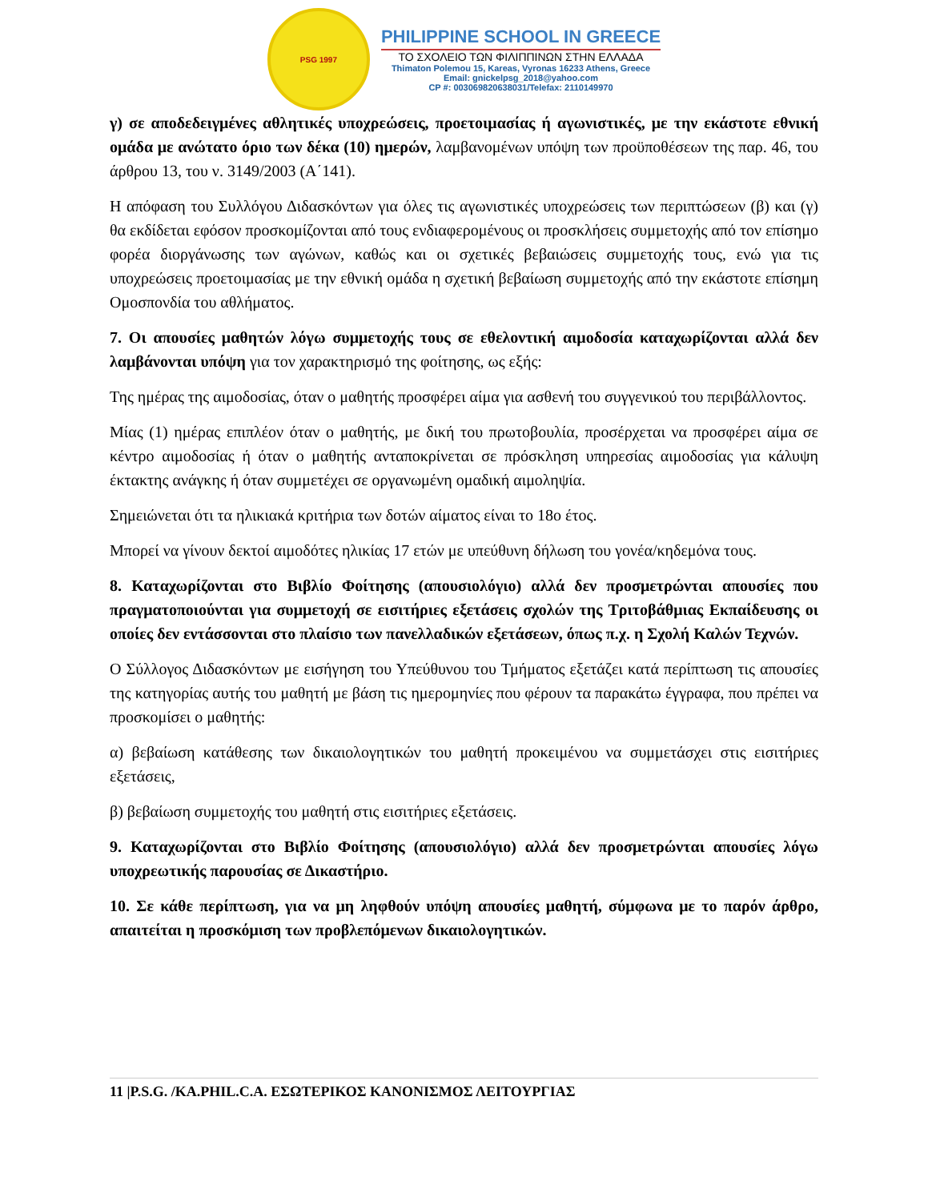PSG 1997
PHILIPPINE SCHOOL IN GREECE
ΤΟ ΣΧΟΛΕΙΟ ΤΩΝ ΦΙΛΙΠΠΙΝΩΝ ΣΤΗΝ ΕΛΛΑΔΑ
Thimaton Polemou 15, Kareas, Vyronas 16233 Athens, Greece
Email: gnickelpsg_2018@yahoo.com
CP #: 003069820638031/Telefax: 2110149970
γ) σε αποδεδειγμένες αθλητικές υποχρεώσεις, προετοιμασίας ή αγωνιστικές, με την εκάστοτε εθνική ομάδα με ανώτατο όριο των δέκα (10) ημερών, λαμβανομένων υπόψη των προϋποθέσεων της παρ. 46, του άρθρου 13, του ν. 3149/2003 (Α΄141).
Η απόφαση του Συλλόγου Διδασκόντων για όλες τις αγωνιστικές υποχρεώσεις των περιπτώσεων (β) και (γ) θα εκδίδεται εφόσον προσκομίζονται από τους ενδιαφερομένους οι προσκλήσεις συμμετοχής από τον επίσημο φορέα διοργάνωσης των αγώνων, καθώς και οι σχετικές βεβαιώσεις συμμετοχής τους, ενώ για τις υποχρεώσεις προετοιμασίας με την εθνική ομάδα η σχετική βεβαίωση συμμετοχής από την εκάστοτε επίσημη Ομοσπονδία του αθλήματος.
7. Οι απουσίες μαθητών λόγω συμμετοχής τους σε εθελοντική αιμοδοσία καταχωρίζονται αλλά δεν λαμβάνονται υπόψη για τον χαρακτηρισμό της φοίτησης, ως εξής:
Της ημέρας της αιμοδοσίας, όταν ο μαθητής προσφέρει αίμα για ασθενή του συγγενικού του περιβάλλοντος.
Μίας (1) ημέρας επιπλέον όταν ο μαθητής, με δική του πρωτοβουλία, προσέρχεται να προσφέρει αίμα σε κέντρο αιμοδοσίας ή όταν ο μαθητής ανταποκρίνεται σε πρόσκληση υπηρεσίας αιμοδοσίας για κάλυψη έκτακτης ανάγκης ή όταν συμμετέχει σε οργανωμένη ομαδική αιμοληψία.
Σημειώνεται ότι τα ηλικιακά κριτήρια των δοτών αίματος είναι το 18ο έτος.
Μπορεί να γίνουν δεκτοί αιμοδότες ηλικίας 17 ετών με υπεύθυνη δήλωση του γονέα/κηδεμόνα τους.
8. Καταχωρίζονται στο Βιβλίο Φοίτησης (απουσιολόγιο) αλλά δεν προσμετρώνται απουσίες που πραγματοποιούνται για συμμετοχή σε εισιτήριες εξετάσεις σχολών της Τριτοβάθμιας Εκπαίδευσης οι οποίες δεν εντάσσονται στο πλαίσιο των πανελλαδικών εξετάσεων, όπως π.χ. η Σχολή Καλών Τεχνών.
Ο Σύλλογος Διδασκόντων με εισήγηση του Υπεύθυνου του Τμήματος εξετάζει κατά περίπτωση τις απουσίες της κατηγορίας αυτής του μαθητή με βάση τις ημερομηνίες που φέρουν τα παρακάτω έγγραφα, που πρέπει να προσκομίσει ο μαθητής:
α) βεβαίωση κατάθεσης των δικαιολογητικών του μαθητή προκειμένου να συμμετάσχει στις εισιτήριες εξετάσεις,
β) βεβαίωση συμμετοχής του μαθητή στις εισιτήριες εξετάσεις.
9. Καταχωρίζονται στο Βιβλίο Φοίτησης (απουσιολόγιο) αλλά δεν προσμετρώνται απουσίες λόγω υποχρεωτικής παρουσίας σε Δικαστήριο.
10. Σε κάθε περίπτωση, για να μη ληφθούν υπόψη απουσίες μαθητή, σύμφωνα με το παρόν άρθρο, απαιτείται η προσκόμιση των προβλεπόμενων δικαιολογητικών.
11 |P.S.G. /KA.PHIL.C.A. ΕΣΩΤΕΡΙΚΟΣ ΚΑΝΟΝΙΣΜΟΣ ΛΕΙΤΟΥΡΓΙΑΣ